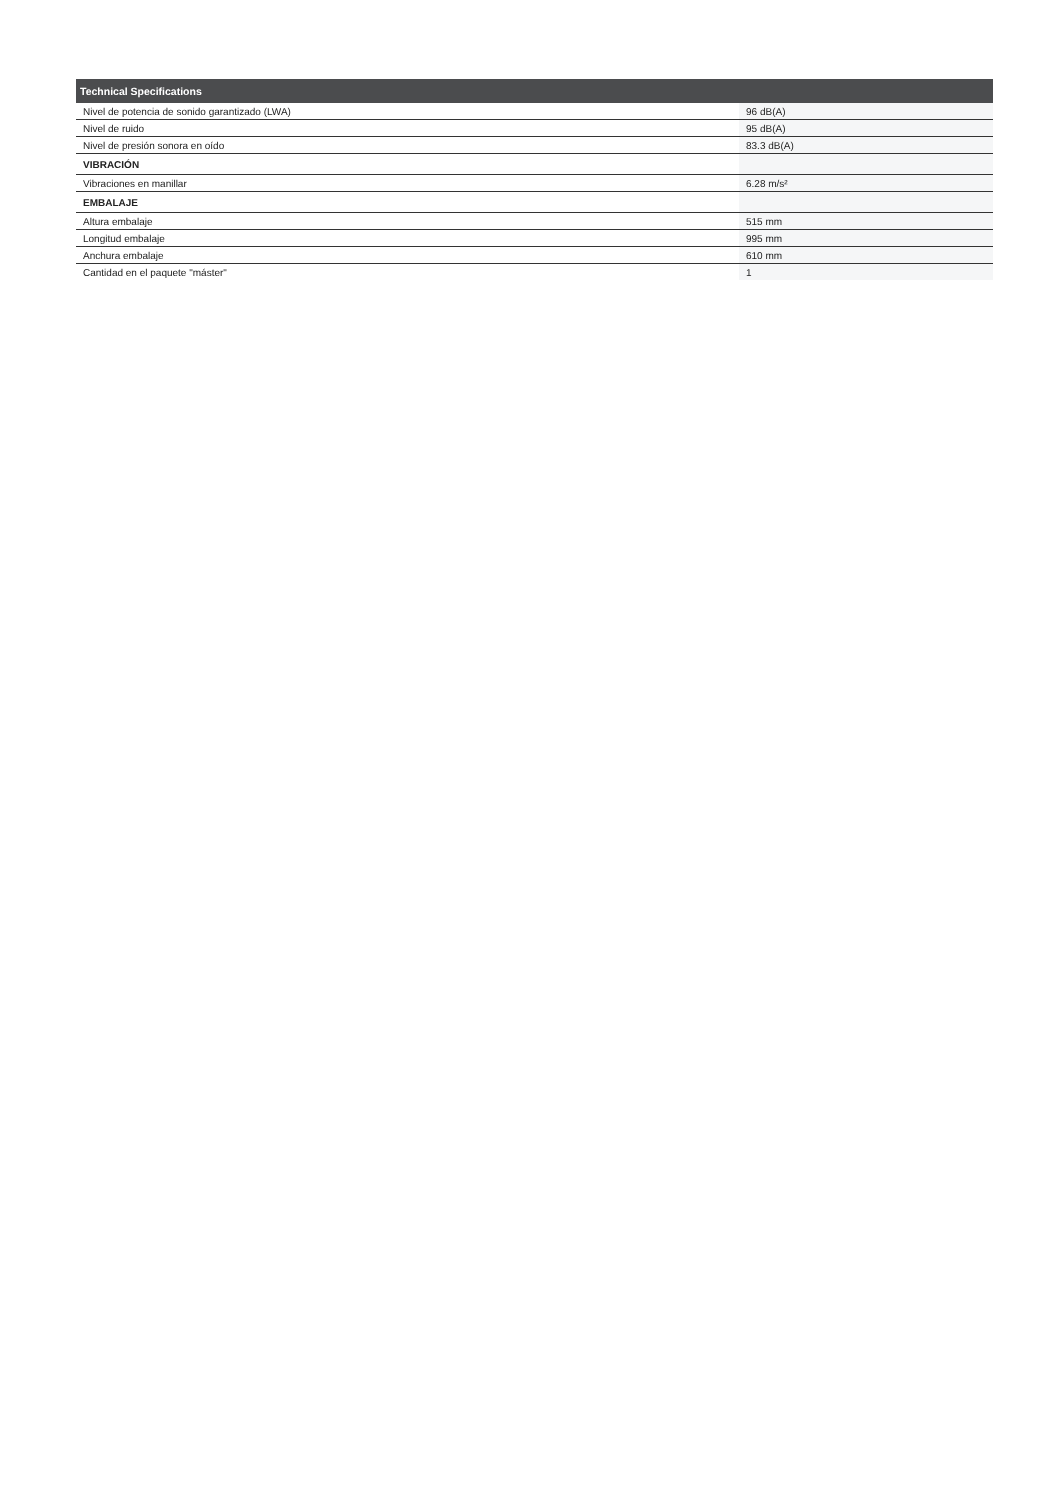| Technical Specifications | |
| --- | --- |
| Nivel de potencia de sonido garantizado (LWA) | 96 dB(A) |
| Nivel de ruido | 95 dB(A) |
| Nivel de presión sonora en oído | 83.3 dB(A) |
| VIBRACIÓN | |
| Vibraciones en manillar | 6.28 m/s² |
| EMBALAJE | |
| Altura embalaje | 515 mm |
| Longitud embalaje | 995 mm |
| Anchura embalaje | 610 mm |
| Cantidad en el paquete "máster" | 1 |